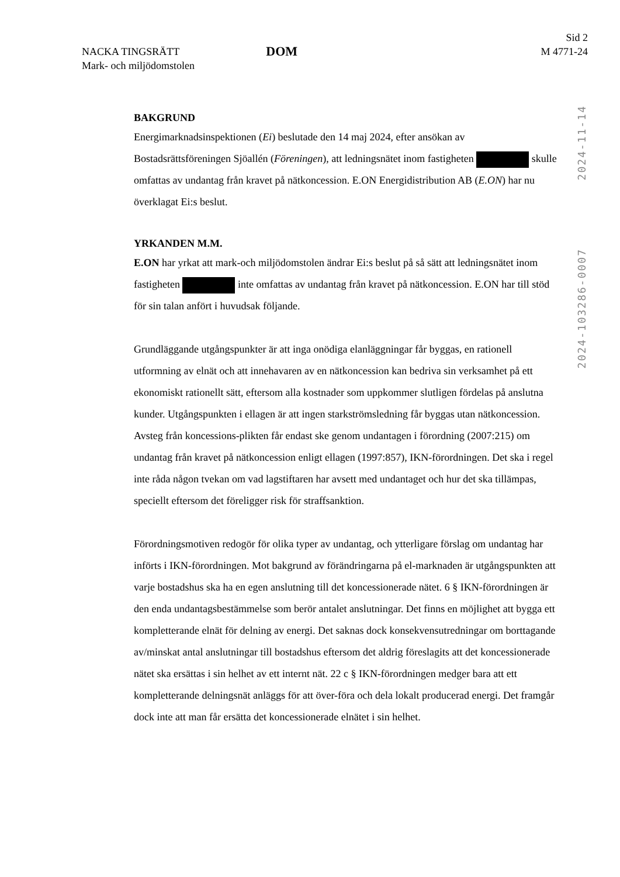NACKA TINGSRÄTT
Mark- och miljödomstolen
DOM
Sid 2
M 4771-24
2024-11-14
2024-103286-0007
BAKGRUND
Energimarknadsinspektionen (Ei) beslutade den 14 maj 2024, efter ansökan av Bostadsrättsföreningen Sjöallén (Föreningen), att ledningsnätet inom fastigheten skulle omfattas av undantag från kravet på nätkoncession. E.ON Energidistribution AB (E.ON) har nu överklagat Ei:s beslut.
YRKANDEN M.M.
E.ON har yrkat att mark-och miljödomstolen ändrar Ei:s beslut på så sätt att ledningsnätet inom fastigheten inte omfattas av undantag från kravet på nätkoncession. E.ON har till stöd för sin talan anfört i huvudsak följande.
Grundläggande utgångspunkter är att inga onödiga elanläggningar får byggas, en rationell utformning av elnät och att innehavaren av en nätkoncession kan bedriva sin verksamhet på ett ekonomiskt rationellt sätt, eftersom alla kostnader som uppkommer slutligen fördelas på anslutna kunder. Utgångspunkten i ellagen är att ingen starkströmsledning får byggas utan nätkoncession. Avsteg från koncessions-plikten får endast ske genom undantagen i förordning (2007:215) om undantag från kravet på nätkoncession enligt ellagen (1997:857), IKN-förordningen. Det ska i regel inte råda någon tvekan om vad lagstiftaren har avsett med undantaget och hur det ska tillämpas, speciellt eftersom det föreligger risk för straffsanktion.
Förordningsmotiven redogör för olika typer av undantag, och ytterligare förslag om undantag har införts i IKN-förordningen. Mot bakgrund av förändringarna på el-marknaden är utgångspunkten att varje bostadshus ska ha en egen anslutning till det koncessionerade nätet. 6 § IKN-förordningen är den enda undantagsbestämmelse som berör antalet anslutningar. Det finns en möjlighet att bygga ett kompletterande elnät för delning av energi. Det saknas dock konsekvensutredningar om borttagande av/minskat antal anslutningar till bostadshus eftersom det aldrig föreslagits att det koncessionerade nätet ska ersättas i sin helhet av ett internt nät. 22 c § IKN-förordningen medger bara att ett kompletterande delningsnät anläggs för att över-föra och dela lokalt producerad energi. Det framgår dock inte att man får ersätta det koncessionerade elnätet i sin helhet.